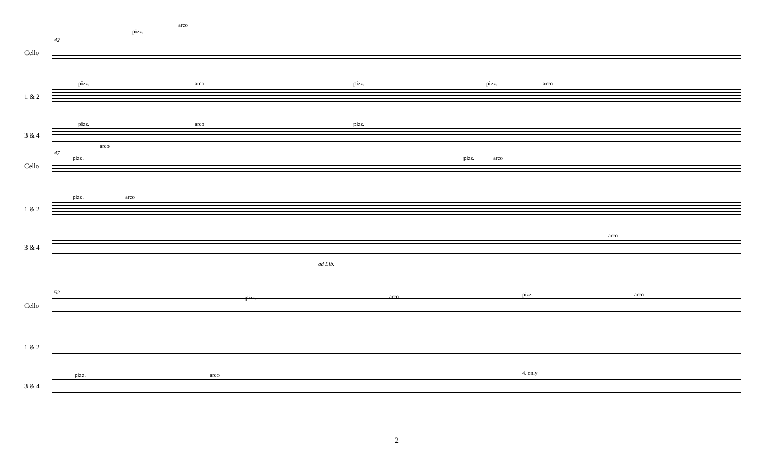Cello
1 & 2
3 & 4
42
pizz.
arco
pizz. arco pizz. pizz. arco
pizz. arco pizz.
Cello
1 & 2
3 & 4
47
pizz.
arco
pizz. arco
pizz. arco
arco
ad Lib.
Cello
1 & 2
3 & 4
52
pizz. arco pizz. arco
pizz. arco 4. only
2